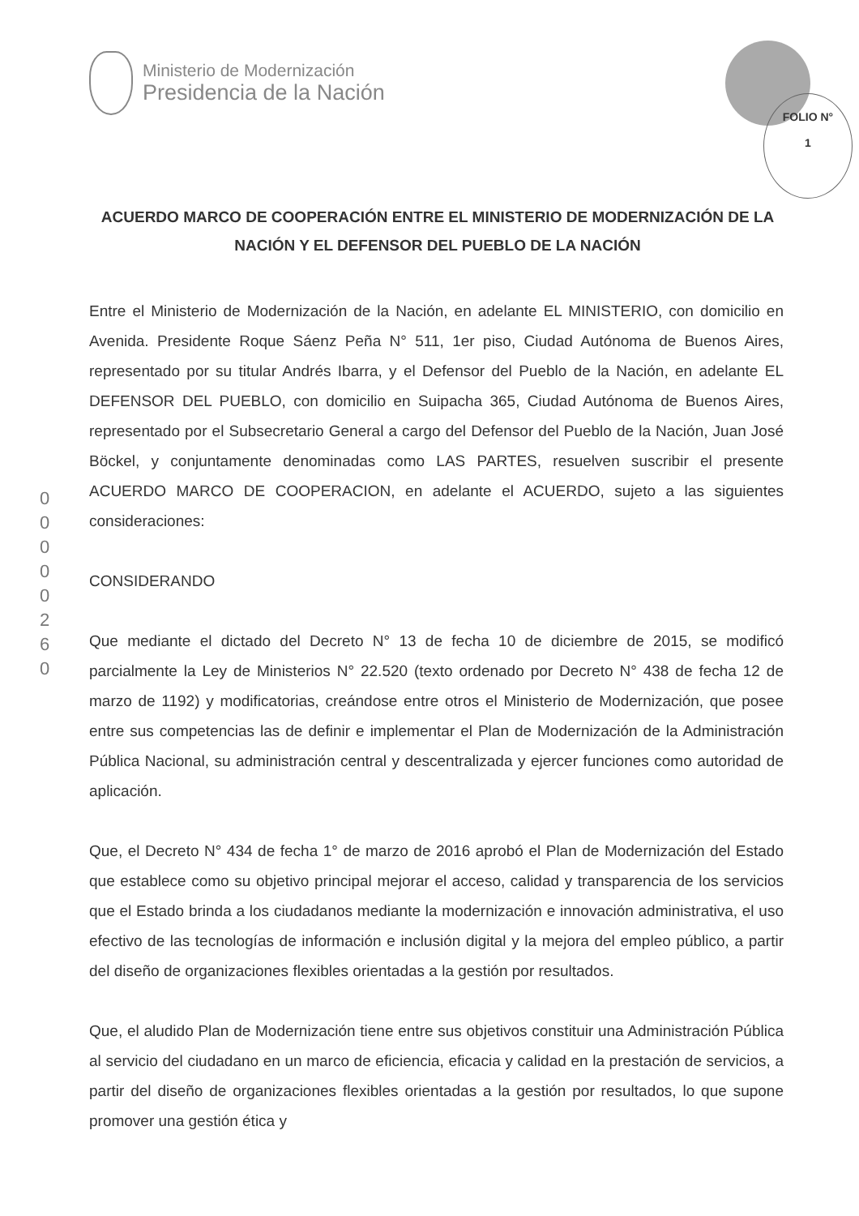Ministerio de Modernización
Presidencia de la Nación
FOLIO N°
1
ACUERDO MARCO DE COOPERACIÓN ENTRE EL MINISTERIO DE MODERNIZACIÓN DE LA NACIÓN Y EL DEFENSOR DEL PUEBLO DE LA NACIÓN
0 0 0 0 0 2 6 0
Entre el Ministerio de Modernización de la Nación, en adelante EL MINISTERIO, con domicilio en Avenida. Presidente Roque Sáenz Peña N° 511, 1er piso, Ciudad Autónoma de Buenos Aires, representado por su titular Andrés Ibarra, y el Defensor del Pueblo de la Nación, en adelante EL DEFENSOR DEL PUEBLO, con domicilio en Suipacha 365, Ciudad Autónoma de Buenos Aires, representado por el Subsecretario General a cargo del Defensor del Pueblo de la Nación, Juan José Böckel, y conjuntamente denominadas como LAS PARTES, resuelven suscribir el presente ACUERDO MARCO DE COOPERACION, en adelante el ACUERDO, sujeto a las siguientes consideraciones:
CONSIDERANDO
Que mediante el dictado del Decreto N° 13 de fecha 10 de diciembre de 2015, se modificó parcialmente la Ley de Ministerios N° 22.520 (texto ordenado por Decreto N° 438 de fecha 12 de marzo de 1192) y modificatorias, creándose entre otros el Ministerio de Modernización, que posee entre sus competencias las de definir e implementar el Plan de Modernización de la Administración Pública Nacional, su administración central y descentralizada y ejercer funciones como autoridad de aplicación.
Que, el Decreto N° 434 de fecha 1° de marzo de 2016 aprobó el Plan de Modernización del Estado que establece como su objetivo principal mejorar el acceso, calidad y transparencia de los servicios que el Estado brinda a los ciudadanos mediante la modernización e innovación administrativa, el uso efectivo de las tecnologías de información e inclusión digital y la mejora del empleo público, a partir del diseño de organizaciones flexibles orientadas a la gestión por resultados.
Que, el aludido Plan de Modernización tiene entre sus objetivos constituir una Administración Pública al servicio del ciudadano en un marco de eficiencia, eficacia y calidad en la prestación de servicios, a partir del diseño de organizaciones flexibles orientadas a la gestión por resultados, lo que supone promover una gestión ética y